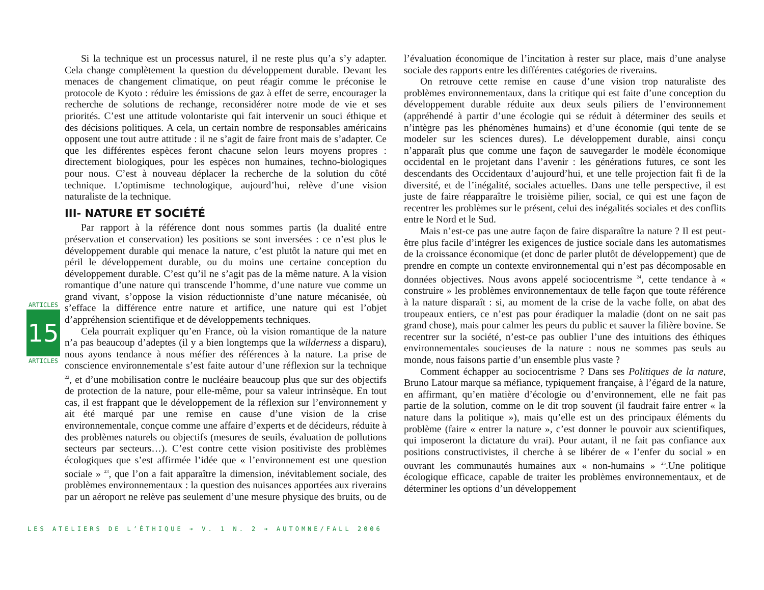ARTICLES
15
ARTICLES
Si la technique est un processus naturel, il ne reste plus qu’a s’y adapter. Cela change complètement la question du développement durable. Devant les menaces de changement climatique, on peut réagir comme le préconise le protocole de Kyoto : réduire les émissions de gaz à effet de serre, encourager la recherche de solutions de rechange, reconsidérer notre mode de vie et ses priorités. C’est une attitude volontariste qui fait intervenir un souci éthique et des décisions politiques. A cela, un certain nombre de responsables américains opposent une tout autre attitude : il ne s’agit de faire front mais de s’adapter. Ce que les différentes espèces feront chacune selon leurs moyens propres : directement biologiques, pour les espèces non humaines, techno-biologiques pour nous. C’est à nouveau déplacer la recherche de la solution du côté technique. L’optimisme technologique, aujourd’hui, relève d’une vision naturaliste de la technique.
III- NATURE ET SOCIÉTÉ
Par rapport à la référence dont nous sommes partis (la dualité entre préservation et conservation) les positions se sont inversées : ce n’est plus le développement durable qui menace la nature, c’est plutôt la nature qui met en péril le développement durable, ou du moins une certaine conception du développement durable. C’est qu’il ne s’agit pas de la même nature. A la vision romantique d’une nature qui transcende l’homme, d’une nature vue comme un grand vivant, s’oppose la vision réductionniste d’une nature mécanisée, où s’efface la différence entre nature et artifice, une nature qui est l’objet d’appréhension scientifique et de développements techniques.
Cela pourrait expliquer qu’en France, où la vision romantique de la nature n’a pas beaucoup d’adeptes (il y a bien longtemps que la wilderness a disparu), nous ayons tendance à nous méfier des références à la nature. La prise de conscience environnementale s’est faite autour d’une réflexion sur la technique <sup>22</sup>, et d’une mobilisation contre le nucléaire beaucoup plus que sur des objectifs de protection de la nature, pour elle-même, pour sa valeur intrinsèque. En tout cas, il est frappant que le développement de la réflexion sur l’environnement y ait été marqué par une remise en cause d’une vision de la crise environnementale, conçue comme une affaire d’experts et de décideurs, réduite à des problèmes naturels ou objectifs (mesures de seuils, évaluation de pollutions secteurs par secteurs…). C’est contre cette vision positiviste des problèmes écologiques que s’est affirmée l’idée que « l’environnement est une question sociale » <sup>23</sup>, que l’on a fait apparaître la dimension, inévitablement sociale, des problèmes environnementaux : la question des nuisances apportées aux riverains par un aéroport ne relève pas seulement d’une mesure physique des bruits, ou de l’évaluation économique de l’incitation à rester sur place, mais d’une analyse sociale des rapports entre les différentes catégories de riverains.
On retrouve cette remise en cause d’une vision trop naturaliste des problèmes environnementaux, dans la critique qui est faite d’une conception du développement durable réduite aux deux seuls piliers de l’environnement (appréhendé à partir d’une écologie qui se réduit à déterminer des seuils et n’intègre pas les phénomènes humains) et d’une économie (qui tente de se modeler sur les sciences dures). Le développement durable, ainsi conçu n’apparaît plus que comme une façon de sauvegarder le modèle économique occidental en le projetant dans l’avenir : les générations futures, ce sont les descendants des Occidentaux d’aujourd’hui, et une telle projection fait fi de la diversité, et de l’inégalité, sociales actuelles. Dans une telle perspective, il est juste de faire réapparaître le troisième pilier, social, ce qui est une façon de recentrer les problèmes sur le présent, celui des inégalités sociales et des conflits entre le Nord et le Sud.
Mais n’est-ce pas une autre façon de faire disparaître la nature ? Il est peut-être plus facile d’intégrer les exigences de justice sociale dans les automatismes de la croissance économique (et donc de parler plutôt de développement) que de prendre en compte un contexte environnemental qui n’est pas décomposable en données objectives. Nous avons appelé sociocentrisme <sup>24</sup>, cette tendance à « construire » les problèmes environnementaux de telle façon que toute référence à la nature disparaît : si, au moment de la crise de la vache folle, on abat des troupeaux entiers, ce n’est pas pour éradiquer la maladie (dont on ne sait pas grand chose), mais pour calmer les peurs du public et sauver la filière bovine. Se recentrer sur la société, n’est-ce pas oublier l’une des intuitions des éthiques environnementales soucieuses de la nature : nous ne sommes pas seuls au monde, nous faisons partie d’un ensemble plus vaste ?
Comment échapper au sociocentrisme ? Dans ses Politiques de la nature, Bruno Latour marque sa méfiance, typiquement française, à l’égard de la nature, en affirmant, qu’en matière d’écologie ou d’environnement, elle ne fait pas partie de la solution, comme on le dit trop souvent (il faudrait faire entrer « la nature dans la politique »), mais qu’elle est un des principaux éléments du problème (faire « entrer la nature », c’est donner le pouvoir aux scientifiques, qui imposeront la dictature du vrai). Pour autant, il ne fait pas confiance aux positions constructivistes, il cherche à se libérer de « l’enfer du social » en ouvrant les communautés humaines aux « non-humains » <sup>25</sup>.Une politique écologique efficace, capable de traiter les problèmes environnementaux, et de déterminer les options d’un développement
LES ATELIERS DE L’ÉTHIQUE ➔ V. 1 N. 2 ➔ AUTOMNE/FALL 2006